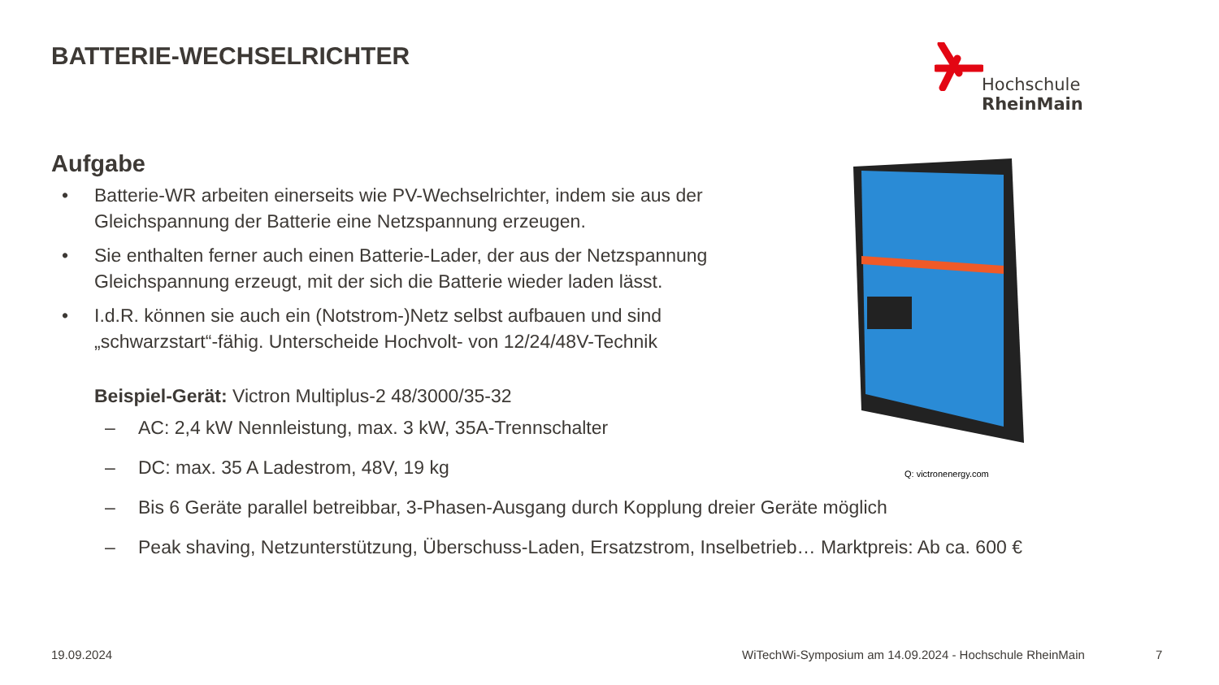BATTERIE-WECHSELRICHTER Hochschule RheinMain
Aufgabe
Batterie-WR arbeiten einerseits wie PV-Wechselrichter, indem sie aus der Gleichspannung der Batterie eine Netzspannung erzeugen.
Sie enthalten ferner auch einen Batterie-Lader, der aus der Netzspannung Gleichspannung erzeugt, mit der sich die Batterie wieder laden lässt.
I.d.R. können sie auch ein (Notstrom-)Netz selbst aufbauen und sind „schwarzstart“-fähig. Unterscheide Hochvolt- von 12/24/48V-Technik
Beispiel-Gerät: Victron Multiplus-2 48/3000/35-32
– AC: 2,4 kW Nennleistung, max. 3 kW, 35A-Trennschalter
– DC: max. 35 A Ladestrom, 48V, 19 kg
– Bis 6 Geräte parallel betreibbar, 3-Phasen-Ausgang durch Kopplung dreier Geräte möglich
– Peak shaving, Netzunterstützung, Überschuss-Laden, Ersatzstrom, Inselbetrieb… Marktpreis: Ab ca. 600 €
Q: victronenergy.com
19.09.2024
WiTechWi-Symposium am 14.09.2024 - Hochschule RheinMain
7